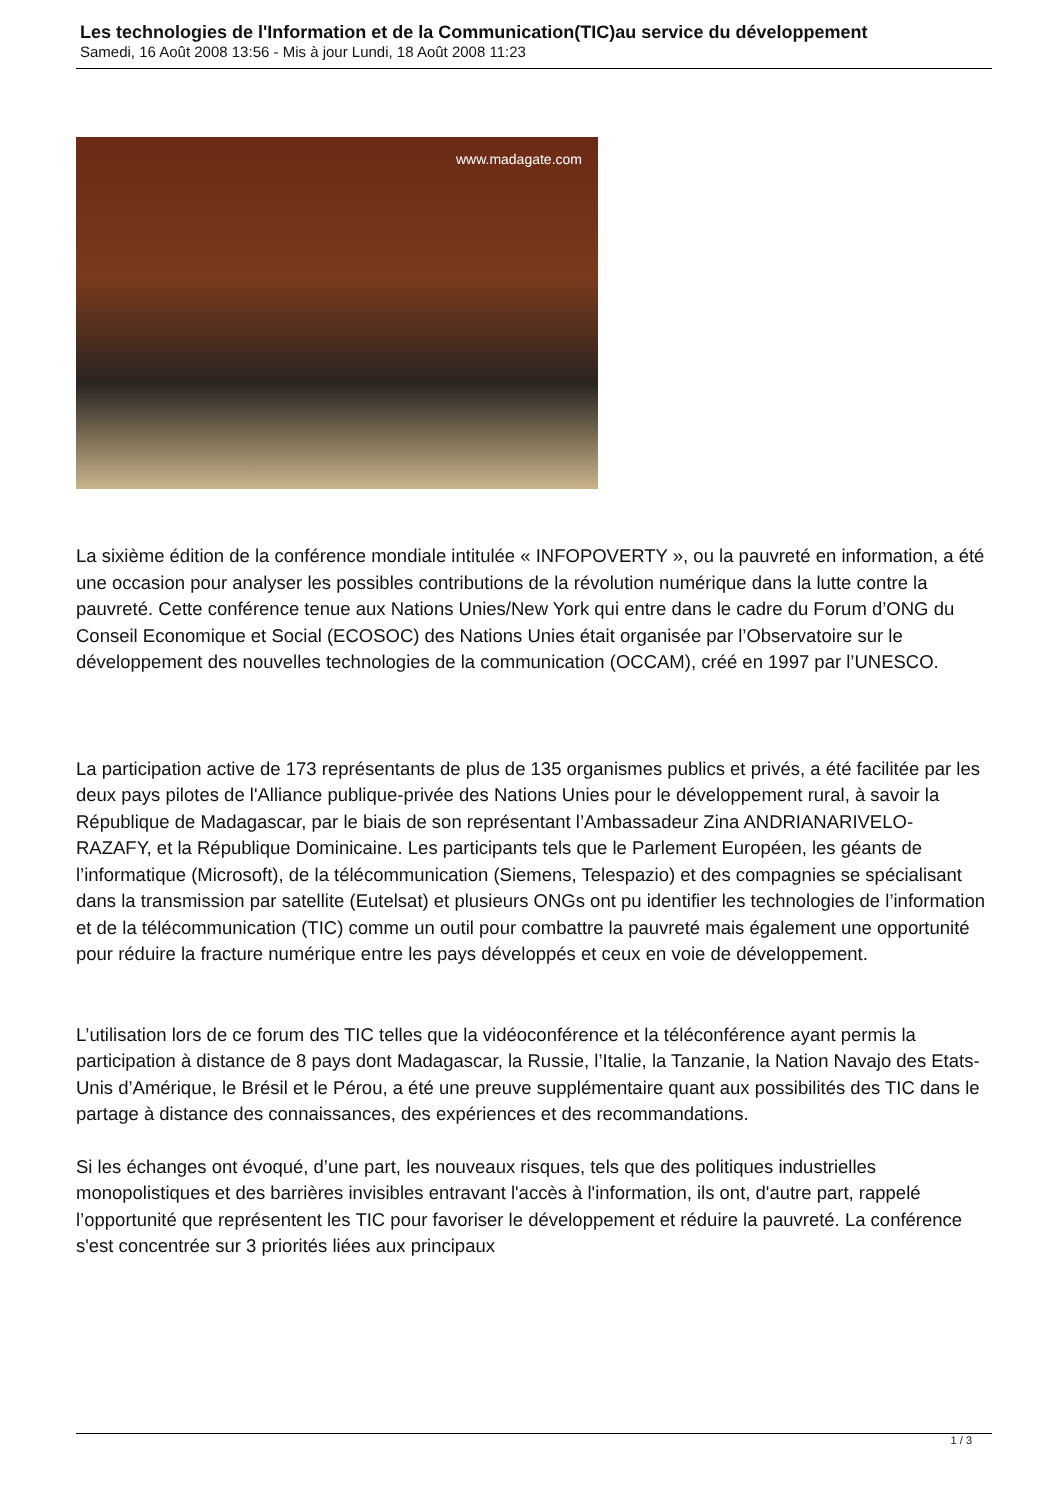Les technologies de l'Information et de la Communication(TIC)au service du développement
Samedi, 16 Août 2008 13:56 - Mis à jour Lundi, 18 Août 2008 11:23
www.madagate.com
La sixième édition de la conférence mondiale intitulée « INFOPOVERTY », ou la pauvreté en information, a été une occasion pour analyser les possibles contributions de la révolution numérique dans la lutte contre la pauvreté. Cette conférence tenue aux Nations Unies/New York qui entre dans le cadre du Forum d’ONG du Conseil Economique et Social (ECOSOC) des Nations Unies était organisée par l’Observatoire sur le développement des nouvelles technologies de la communication (OCCAM), créé en 1997 par l’UNESCO.
La participation active de 173 représentants de plus de 135 organismes publics et privés, a été facilitée par les deux pays pilotes de l'Alliance publique-privée des Nations Unies pour le développement rural, à savoir la République de Madagascar, par le biais de son représentant l’Ambassadeur Zina ANDRIANARIVELO-RAZAFY, et la République Dominicaine. Les participants tels que le Parlement Européen, les géants de l’informatique (Microsoft), de la télécommunication (Siemens, Telespazio) et des compagnies se spécialisant dans la transmission par satellite (Eutelsat) et plusieurs ONGs ont pu identifier les technologies de l’information et de la télécommunication (TIC) comme un outil pour combattre la pauvreté mais également une opportunité pour réduire la fracture numérique entre les pays développés et ceux en voie de développement.
L’utilisation lors de ce forum des TIC telles que la vidéoconférence et la téléconférence ayant permis la participation à distance de 8 pays dont Madagascar, la Russie, l’Italie, la Tanzanie, la Nation Navajo des Etats-Unis d’Amérique, le Brésil et le Pérou, a été une preuve supplémentaire quant aux possibilités des TIC dans le partage à distance des connaissances, des expériences et des recommandations.
Si les échanges ont évoqué, d’une part, les nouveaux risques, tels que des politiques industrielles monopolistiques et des barrières invisibles entravant l'accès à l'information, ils ont, d'autre part, rappelé l’opportunité que représentent les TIC pour favoriser le développement et réduire la pauvreté. La conférence s'est concentrée sur 3 priorités liées aux principaux
1 / 3